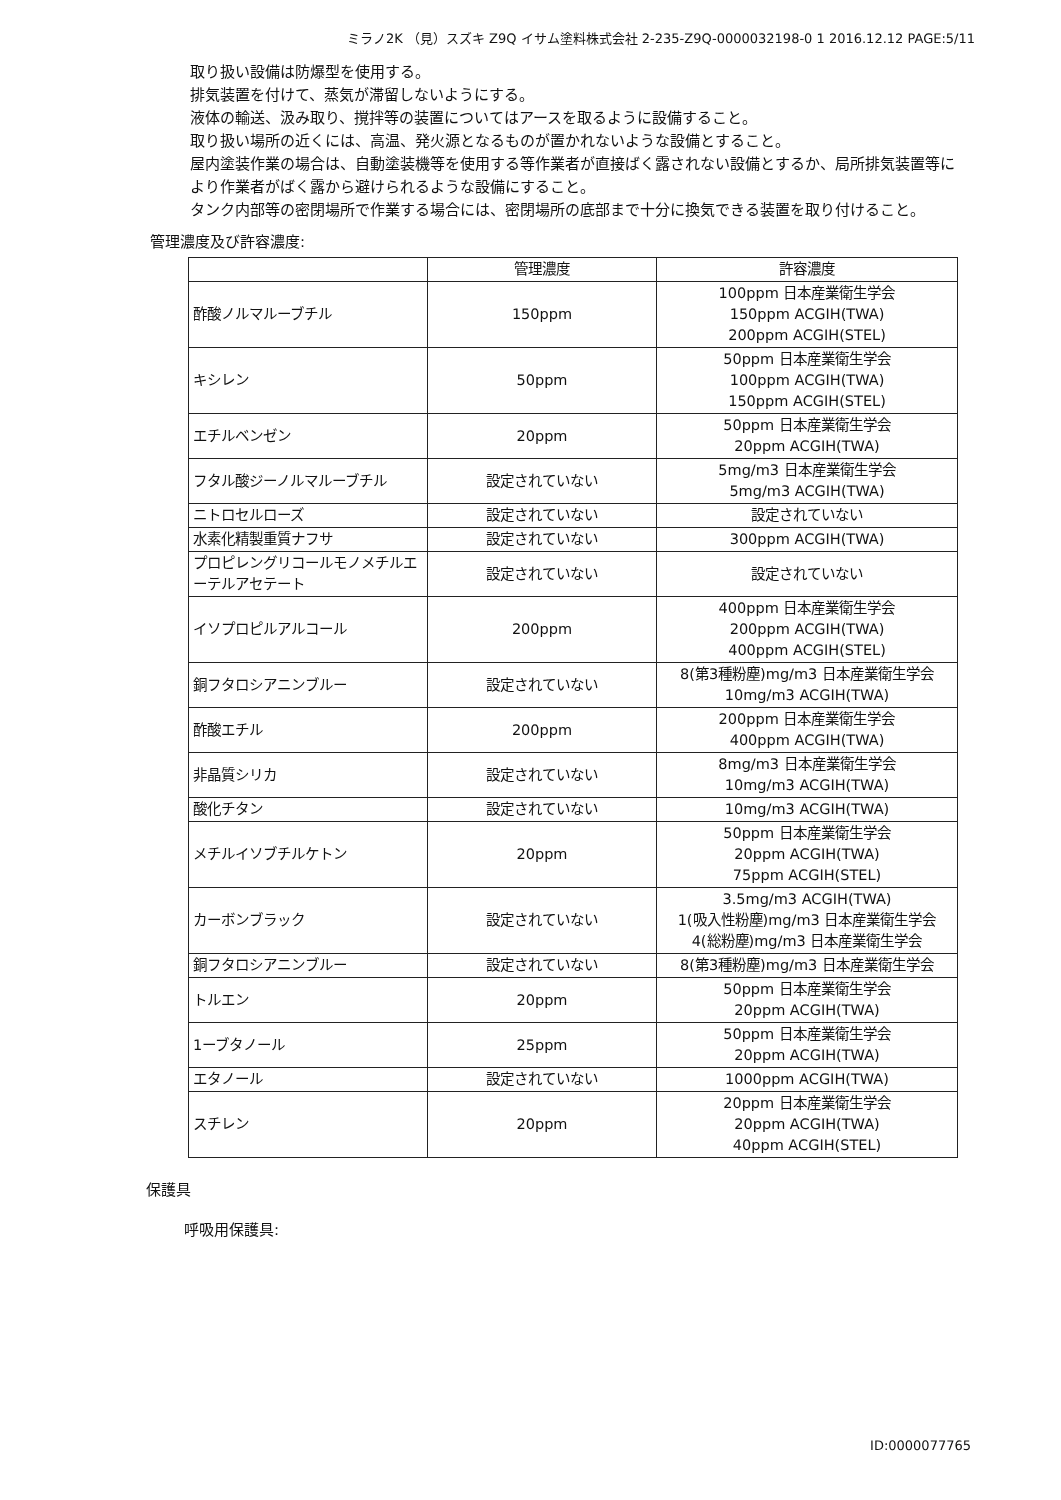ミラノ2K （見）スズキ Z9Q イサム塗料株式会社 2-235-Z9Q-0000032198-0 1 2016.12.12 PAGE:5/11
取り扱い設備は防爆型を使用する。
排気装置を付けて、蒸気が滞留しないようにする。
液体の輸送、汲み取り、撹拌等の装置についてはアースを取るように設備すること。
取り扱い場所の近くには、高温、発火源となるものが置かれないような設備とすること。
屋内塗装作業の場合は、自動塗装機等を使用する等作業者が直接ばく露されない設備とするか、局所排気装置等により作業者がばく露から避けられるような設備にすること。
タンク内部等の密閉場所で作業する場合には、密閉場所の底部まで十分に換気できる装置を取り付けること。
管理濃度及び許容濃度:
| | 管理濃度 | 許容濃度 |
| --- | --- | --- |
| 酢酸ノルマルーブチル | 150ppm | 100ppm 日本産業衛生学会 150ppm ACGIH(TWA) 200ppm ACGIH(STEL) |
| キシレン | 50ppm | 50ppm 日本産業衛生学会 100ppm ACGIH(TWA) 150ppm ACGIH(STEL) |
| エチルベンゼン | 20ppm | 50ppm 日本産業衛生学会 20ppm ACGIH(TWA) |
| フタル酸ジーノルマルーブチル | 設定されていない | 5mg/m3 日本産業衛生学会 5mg/m3 ACGIH(TWA) |
| ニトロセルローズ | 設定されていない | 設定されていない |
| 水素化精製重質ナフサ | 設定されていない | 300ppm ACGIH(TWA) |
| プロピレングリコールモノメチルエーテルアセテート | 設定されていない | 設定されていない |
| イソプロピルアルコール | 200ppm | 400ppm 日本産業衛生学会 200ppm ACGIH(TWA) 400ppm ACGIH(STEL) |
| 銅フタロシアニンブルー | 設定されていない | 8(第3種粉塵)mg/m3 日本産業衛生学会 10mg/m3 ACGIH(TWA) |
| 酢酸エチル | 200ppm | 200ppm 日本産業衛生学会 400ppm ACGIH(TWA) |
| 非晶質シリカ | 設定されていない | 8mg/m3 日本産業衛生学会 10mg/m3 ACGIH(TWA) |
| 酸化チタン | 設定されていない | 10mg/m3 ACGIH(TWA) |
| メチルイソブチルケトン | 20ppm | 50ppm 日本産業衛生学会 20ppm ACGIH(TWA) 75ppm ACGIH(STEL) |
| カーボンブラック | 設定されていない | 3.5mg/m3 ACGIH(TWA) 1(吸入性粉塵)mg/m3 日本産業衛生学会 4(総粉塵)mg/m3 日本産業衛生学会 |
| 銅フタロシアニンブルー | 設定されていない | 8(第3種粉塵)mg/m3 日本産業衛生学会 |
| トルエン | 20ppm | 50ppm 日本産業衛生学会 20ppm ACGIH(TWA) |
| 1ーブタノール | 25ppm | 50ppm 日本産業衛生学会 20ppm ACGIH(TWA) |
| エタノール | 設定されていない | 1000ppm ACGIH(TWA) |
| スチレン | 20ppm | 20ppm 日本産業衛生学会 20ppm ACGIH(TWA) 40ppm ACGIH(STEL) |
保護具
呼吸用保護具:
ID:0000077765